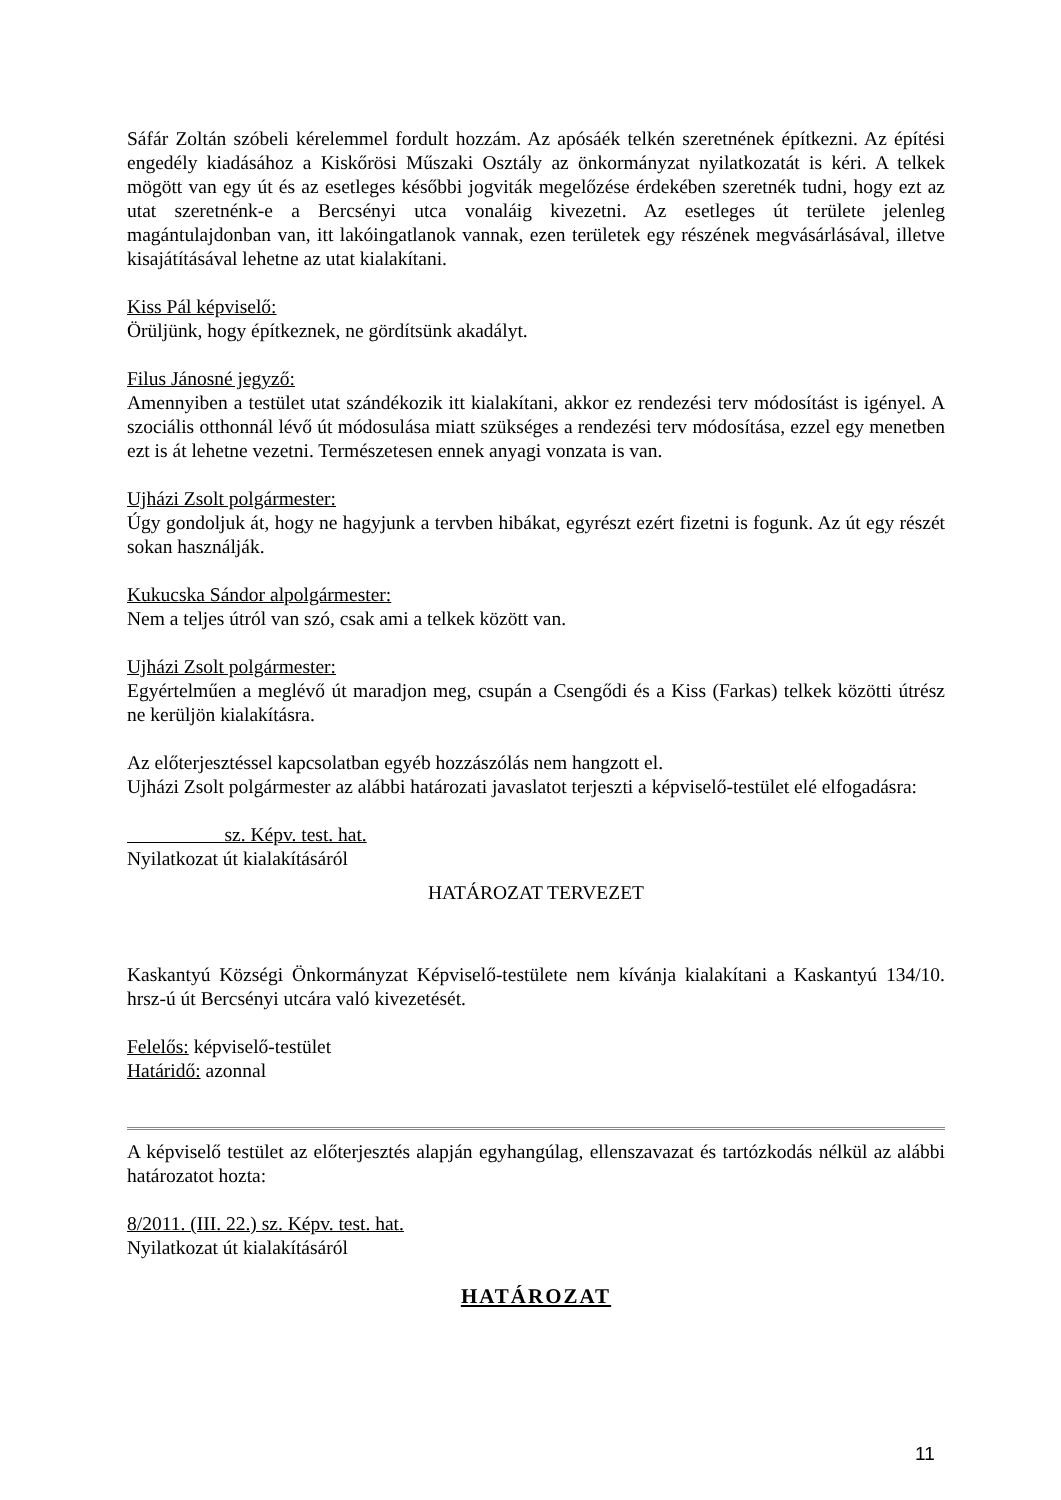Sáfár Zoltán szóbeli kérelemmel fordult hozzám. Az apósáék telkén szeretnének építkezni. Az építési engedély kiadásához a Kiskőrösi Műszaki Osztály az önkormányzat nyilatkozatát is kéri. A telkek mögött van egy út és az esetleges későbbi jogviták megelőzése érdekében szeretnék tudni, hogy ezt az utat szeretnénk-e a Bercsényi utca vonaláig kivezetni. Az esetleges út területe jelenleg magántulajdonban van, itt lakóingatlanok vannak, ezen területek egy részének megvásárlásával, illetve kisajátításával lehetne az utat kialakítani.
Kiss Pál képviselő:
Örüljünk, hogy építkeznek, ne gördítsünk akadályt.
Filus Jánosné jegyző:
Amennyiben a testület utat szándékozik itt kialakítani, akkor ez rendezési terv módosítást is igényel. A szociális otthonnál lévő út módosulása miatt szükséges a rendezési terv módosítása, ezzel egy menetben ezt is át lehetne vezetni. Természetesen ennek anyagi vonzata is van.
Ujházi Zsolt polgármester:
Úgy gondoljuk át, hogy ne hagyjunk a tervben hibákat, egyrészt ezért fizetni is fogunk. Az út egy részét sokan használják.
Kukucska Sándor alpolgármester:
Nem a teljes útról van szó, csak ami a telkek között van.
Ujházi Zsolt polgármester:
Egyértelműen a meglévő út maradjon meg, csupán a Csengődi és a Kiss (Farkas) telkek közötti útrész ne kerüljön kialakításra.
Az előterjesztéssel kapcsolatban egyéb hozzászólás nem hangzott el.
Ujházi Zsolt polgármester az alábbi határozati javaslatot terjeszti a képviselő-testület elé elfogadásra:
sz. Képv. test. hat.
Nyilatkozat út kialakításáról
HATÁROZAT TERVEZET
Kaskantyú Községi Önkormányzat Képviselő-testülete nem kívánja kialakítani a Kaskantyú 134/10. hrsz-ú út Bercsényi utcára való kivezetését.
Felelős: képviselő-testület
Határidő: azonnal
A képviselő testület az előterjesztés alapján egyhangúlag, ellenszavazat és tartózkodás nélkül az alábbi határozatot hozta:
8/2011. (III. 22.) sz. Képv. test. hat.
Nyilatkozat út kialakításáról
HATÁROZAT
11